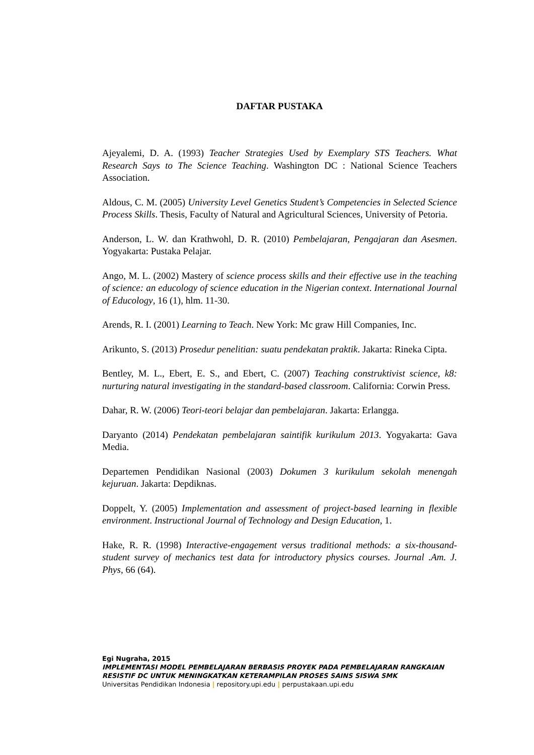DAFTAR PUSTAKA
Ajeyalemi, D. A. (1993) Teacher Strategies Used by Exemplary STS Teachers. What Research Says to The Science Teaching. Washington DC : National Science Teachers Association.
Aldous, C. M. (2005) University Level Genetics Student’s Competencies in Selected Science Process Skills. Thesis, Faculty of Natural and Agricultural Sciences, University of Petoria.
Anderson, L. W. dan Krathwohl, D. R. (2010) Pembelajaran, Pengajaran dan Asesmen. Yogyakarta: Pustaka Pelajar.
Ango, M. L. (2002) Mastery of science process skills and their effective use in the teaching of science: an educology of science education in the Nigerian context. International Journal of Educology, 16 (1), hlm. 11-30.
Arends, R. I. (2001) Learning to Teach. New York: Mc graw Hill Companies, Inc.
Arikunto, S. (2013) Prosedur penelitian: suatu pendekatan praktik. Jakarta: Rineka Cipta.
Bentley, M. L., Ebert, E. S., and Ebert, C. (2007) Teaching construktivist science, k8: nurturing natural investigating in the standard-based classroom. California: Corwin Press.
Dahar, R. W. (2006) Teori-teori belajar dan pembelajaran. Jakarta: Erlangga.
Daryanto (2014) Pendekatan pembelajaran saintifik kurikulum 2013. Yogyakarta: Gava Media.
Departemen Pendidikan Nasional (2003) Dokumen 3 kurikulum sekolah menengah kejuruan. Jakarta: Depdiknas.
Doppelt, Y. (2005) Implementation and assessment of project-based learning in flexible environment. Instructional Journal of Technology and Design Education, 1.
Hake, R. R. (1998) Interactive-engagement versus traditional methods: a six-thousand-student survey of mechanics test data for introductory physics courses. Journal .Am. J. Phys, 66 (64).
Egi Nugraha, 2015
IMPLEMENTASI MODEL PEMBELAJARAN BERBASIS PROYEK PADA PEMBELAJARAN RANGKAIAN RESISTIF DC UNTUK MENINGKATKAN KETERAMPILAN PROSES SAINS SISWA SMK
Universitas Pendidikan Indonesia | repository.upi.edu | perpustakaan.upi.edu